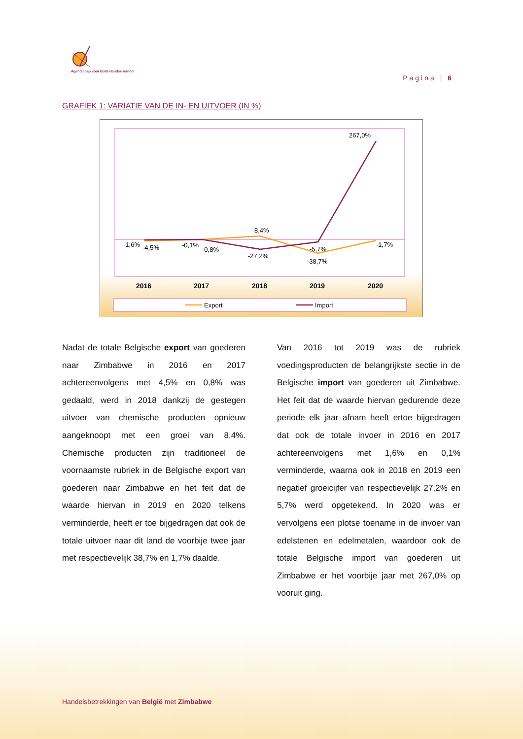Agentschap voor Buitenlandse Handel
Pagina | 6
GRAFIEK 1: VARIATIE VAN DE IN- EN UITVOER (IN %)
267,0%
8,4%
-1,6%
-4,5%
-0,1%
-0,8%
-27,2%
-5,7%
-38,7%
-1,7%
2016
2017
2018
2019
2020
Export
Import
Nadat de totale Belgische export van goederen naar Zimbabwe in 2016 en 2017 achtereenvolgens met 4,5% en 0,8% was gedaald, werd in 2018 dankzij de gestegen uitvoer van chemische producten opnieuw aangeknoopt met een groei van 8,4%. Chemische producten zijn traditioneel de voornaamste rubriek in de Belgische export van goederen naar Zimbabwe en het feit dat de waarde hiervan in 2019 en 2020 telkens verminderde, heeft er toe bijgedragen dat ook de totale uitvoer naar dit land de voorbije twee jaar met respectievelijk 38,7% en 1,7% daalde.
Van 2016 tot 2019 was de rubriek voedingsproducten de belangrijkste sectie in de Belgische import van goederen uit Zimbabwe. Het feit dat de waarde hiervan gedurende deze periode elk jaar afnam heeft ertoe bijgedragen dat ook de totale invoer in 2016 en 2017 achtereenvolgens met 1,6% en 0,1% verminderde, waarna ook in 2018 en 2019 een negatief groeicijfer van respectievelijk 27,2% en 5,7% werd opgetekend. In 2020 was er vervolgens een plotse toename in de invoer van edelstenen en edelmetalen, waardoor ook de totale Belgische import van goederen uit Zimbabwe er het voorbije jaar met 267,0% op vooruit ging.
Handelsbetrekkingen van België met Zimbabwe